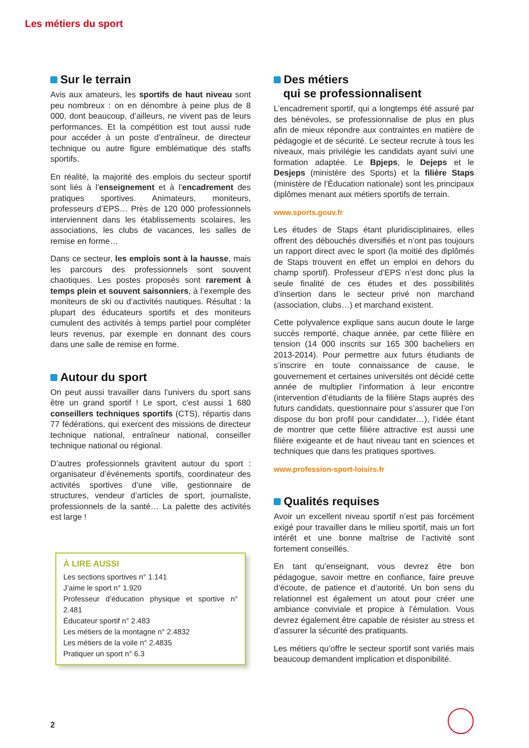Les métiers du sport
Sur le terrain
Avis aux amateurs, les sportifs de haut niveau sont peu nombreux : on en dénombre à peine plus de 8 000, dont beaucoup, d’ailleurs, ne vivent pas de leurs performances. Et la compétition est tout aussi rude pour accéder à un poste d’entraîneur, de directeur technique ou autre figure emblématique des staffs sportifs.
En réalité, la majorité des emplois du secteur sportif sont liés à l’enseignement et à l’encadrement des pratiques sportives. Animateurs, moniteurs, professeurs d’EPS… Près de 120 000 professionnels interviennent dans les établissements scolaires, les associations, les clubs de vacances, les salles de remise en forme…
Dans ce secteur, les emplois sont à la hausse, mais les parcours des professionnels sont souvent chaotiques. Les postes proposés sont rarement à temps plein et souvent saisonniers, à l’exemple des moniteurs de ski ou d’activités nautiques. Résultat : la plupart des éducateurs sportifs et des moniteurs cumulent des activités à temps partiel pour compléter leurs revenus, par exemple en donnant des cours dans une salle de remise en forme.
Autour du sport
On peut aussi travailler dans l’univers du sport sans être un grand sportif ! Le sport, c’est aussi 1 680 conseillers techniques sportifs (CTS), répartis dans 77 fédérations, qui exercent des missions de directeur technique national, entraîneur national, conseiller technique national ou régional.
D’autres professionnels gravitent autour du sport : organisateur d’événements sportifs, coordinateur des activités sportives d’une ville, gestionnaire de structures, vendeur d’articles de sport, journaliste, professionnels de la santé… La palette des activités est large !
À LIRE AUSSI
Les sections sportives n° 1.141
J’aime le sport n° 1.920
Professeur d’éducation physique et sportive n° 2.481
Éducateur sportif n° 2.483
Les métiers de la montagne n° 2.4832
Les métiers de la voile n° 2.4835
Pratiquer un sport n° 6.3
Des métiers
qui se professionnalisent
L’encadrement sportif, qui a longtemps été assuré par des bénévoles, se professionnalise de plus en plus afin de mieux répondre aux contraintes en matière de pédagogie et de sécurité. Le secteur recrute à tous les niveaux, mais privilégie les candidats ayant suivi une formation adaptée. Le Bpjeps, le Dejeps et le Desjeps (ministère des Sports) et la filière Staps (ministère de l’Éducation nationale) sont les principaux diplômes menant aux métiers sportifs de terrain.
www.sports.gouv.fr
Les études de Staps étant pluridisciplinaires, elles offrent des débouchés diversifiés et n’ont pas toujours un rapport direct avec le sport (la moitié des diplômés de Staps trouvent en effet un emploi en dehors du champ sportif). Professeur d’EPS n’est donc plus la seule finalité de ces études et des possibilités d’insertion dans le secteur privé non marchand (association, clubs…) et marchand existent.
Cette polyvalence explique sans aucun doute le large succès remporté, chaque année, par cette filière en tension (14 000 inscrits sur 165 300 bacheliers en 2013-2014). Pour permettre aux futurs étudiants de s’inscrire en toute connaissance de cause, le gouvernement et certaines universités ont décidé cette année de multiplier l’information à leur encontre (intervention d’étudiants de la filière Staps auprès des futurs candidats, questionnaire pour s’assurer que l’on dispose du bon profil pour candidater…), l’idée étant de montrer que cette filière attractive est aussi une filière exigeante et de haut niveau tant en sciences et techniques que dans les pratiques sportives.
www.profession-sport-loisirs.fr
Qualités requises
Avoir un excellent niveau sportif n’est pas forcément exigé pour travailler dans le milieu sportif, mais un fort intérêt et une bonne maîtrise de l’activité sont fortement conseillés.
En tant qu’enseignant, vous devrez être bon pédagogue, savoir mettre en confiance, faire preuve d’écoute, de patience et d’autorité. Un bon sens du relationnel est également un atout pour créer une ambiance conviviale et propice à l’émulation. Vous devrez également être capable de résister au stress et d’assurer la sécurité des pratiquants.
Les métiers qu’offre le secteur sportif sont variés mais beaucoup demandent implication et disponibilité.
2